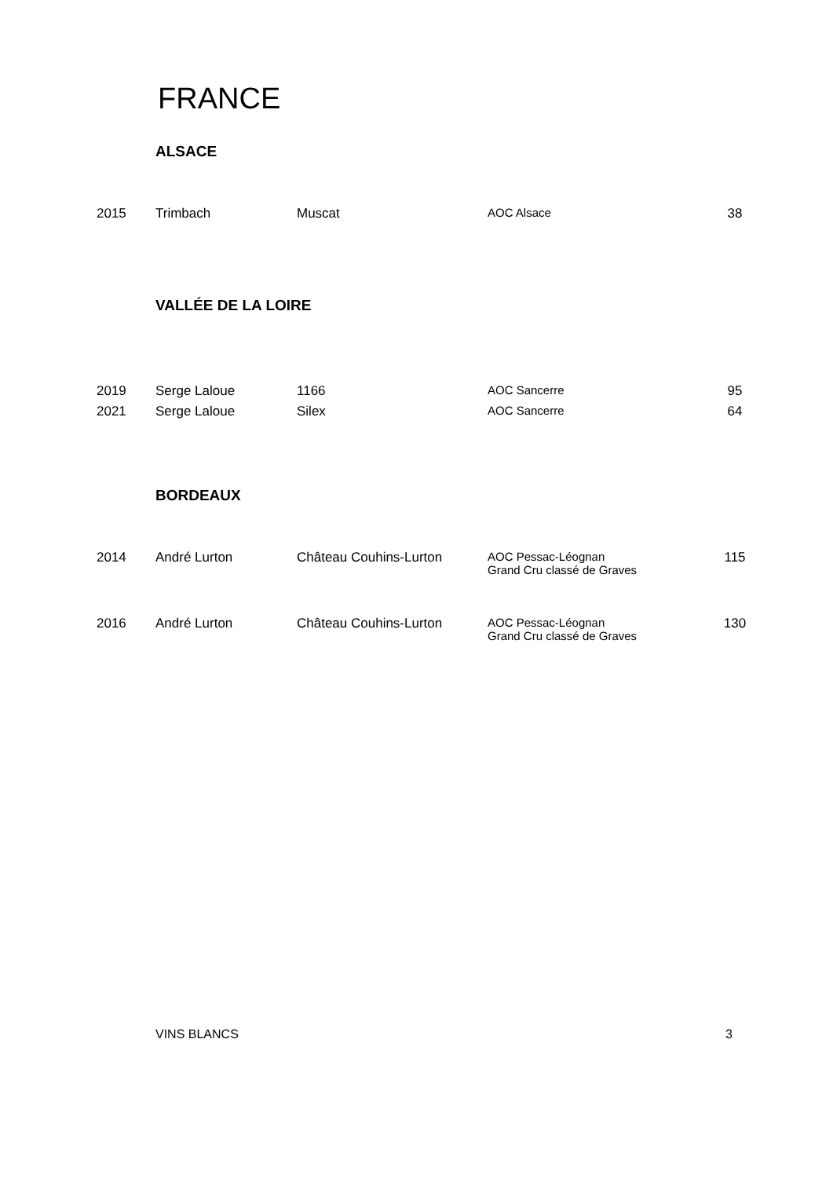FRANCE
ALSACE
| 2015 | Trimbach | Muscat | AOC Alsace | 38 |
VALLÉE DE LA LOIRE
| 2019 | Serge Laloue | 1166 | AOC Sancerre | 95 |
| 2021 | Serge Laloue | Silex | AOC Sancerre | 64 |
BORDEAUX
| 2014 | André Lurton | Château Couhins-Lurton | AOC Pessac-Léognan Grand Cru classé de Graves | 115 |
| 2016 | André Lurton | Château Couhins-Lurton | AOC Pessac-Léognan Grand Cru classé de Graves | 130 |
VINS BLANCS 3